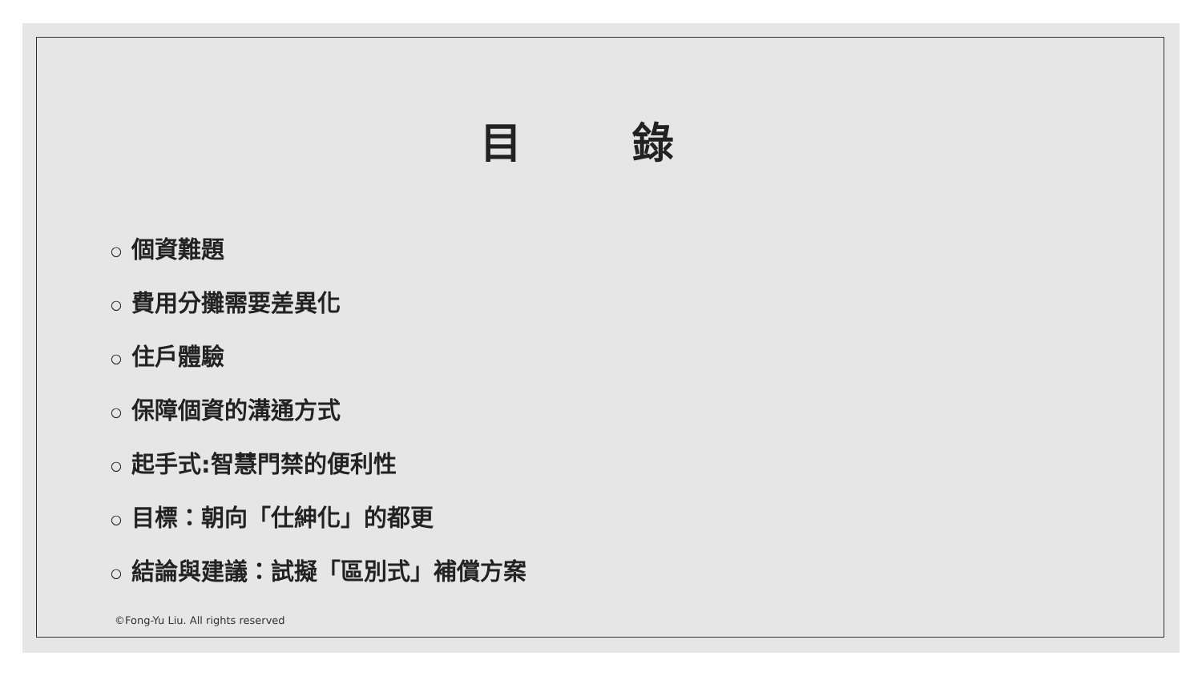目 錄
○ 個資難題
○ 費用分攤需要差異化
○ 住戶體驗
○ 保障個資的溝通方式
○ 起手式:智慧門禁的便利性
○ 目標：朝向「仕紳化」的都更
○ 結論與建議：試擬「區別式」補償方案
©Fong-Yu Liu. All rights reserved